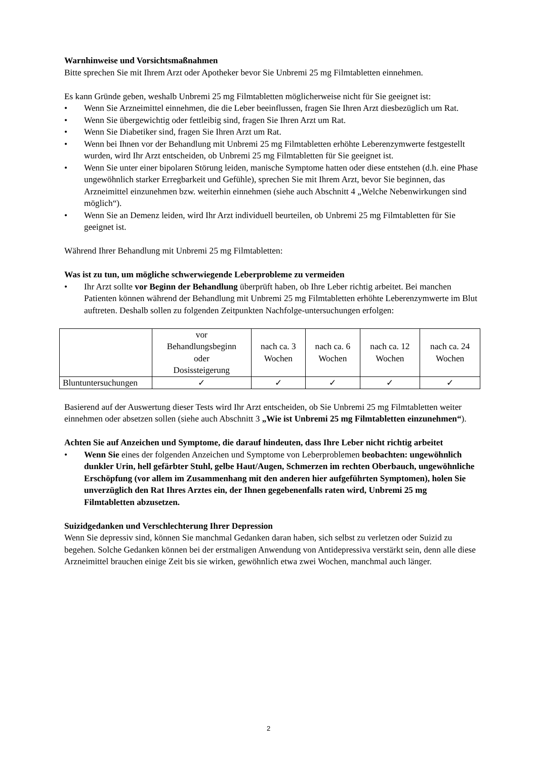Warnhinweise und Vorsichtsmaßnahmen
Bitte sprechen Sie mit Ihrem Arzt oder Apotheker bevor Sie Unbremi 25 mg Filmtabletten einnehmen.
Es kann Gründe geben, weshalb Unbremi 25 mg Filmtabletten möglicherweise nicht für Sie geeignet ist:
• Wenn Sie Arzneimittel einnehmen, die die Leber beeinflussen, fragen Sie Ihren Arzt diesbezüglich um Rat.
• Wenn Sie übergewichtig oder fettleibig sind, fragen Sie Ihren Arzt um Rat.
• Wenn Sie Diabetiker sind, fragen Sie Ihren Arzt um Rat.
• Wenn bei Ihnen vor der Behandlung mit Unbremi 25 mg Filmtabletten erhöhte Leberenzymwerte festgestellt wurden, wird Ihr Arzt entscheiden, ob Unbremi 25 mg Filmtabletten für Sie geeignet ist.
• Wenn Sie unter einer bipolaren Störung leiden, manische Symptome hatten oder diese entstehen (d.h. eine Phase ungewöhnlich starker Erregbarkeit und Gefühle), sprechen Sie mit Ihrem Arzt, bevor Sie beginnen, das Arzneimittel einzunehmen bzw. weiterhin einnehmen (siehe auch Abschnitt 4 „Welche Nebenwirkungen sind möglich“).
• Wenn Sie an Demenz leiden, wird Ihr Arzt individuell beurteilen, ob Unbremi 25 mg Filmtabletten für Sie geeignet ist.
Während Ihrer Behandlung mit Unbremi 25 mg Filmtabletten:
Was ist zu tun, um mögliche schwerwiegende Leberprobleme zu vermeiden
• Ihr Arzt sollte vor Beginn der Behandlung überprüft haben, ob Ihre Leber richtig arbeitet. Bei manchen Patienten können während der Behandlung mit Unbremi 25 mg Filmtabletten erhöhte Leberenzymwerte im Blut auftreten. Deshalb sollen zu folgenden Zeitpunkten Nachfolge-untersuchungen erfolgen:
| | vor Behandlungsbeginn oder Dosissteigerung | nach ca. 3 Wochen | nach ca. 6 Wochen | nach ca. 12 Wochen | nach ca. 24 Wochen |
| Bluntuntersuchungen | ✓ | ✓ | ✓ | ✓ | ✓ |
Basierend auf der Auswertung dieser Tests wird Ihr Arzt entscheiden, ob Sie Unbremi 25 mg Filmtabletten weiter einnehmen oder absetzen sollen (siehe auch Abschnitt 3 „Wie ist Unbremi 25 mg Filmtabletten einzunehmen“).
Achten Sie auf Anzeichen und Symptome, die darauf hindeuten, dass Ihre Leber nicht richtig arbeitet
• Wenn Sie eines der folgenden Anzeichen und Symptome von Leberproblemen beobachten: ungewöhnlich dunkler Urin, hell gefärbter Stuhl, gelbe Haut/Augen, Schmerzen im rechten Oberbauch, ungewöhnliche Erschöpfung (vor allem im Zusammenhang mit den anderen hier aufgeführten Symptomen), holen Sie unverzüglich den Rat Ihres Arztes ein, der Ihnen gegebenenfalls raten wird, Unbremi 25 mg Filmtabletten abzusetzen.
Suizidgedanken und Verschlechterung Ihrer Depression
Wenn Sie depressiv sind, können Sie manchmal Gedanken daran haben, sich selbst zu verletzen oder Suizid zu begehen. Solche Gedanken können bei der erstmaligen Anwendung von Antidepressiva verstärkt sein, denn alle diese Arzneimittel brauchen einige Zeit bis sie wirken, gewöhnlich etwa zwei Wochen, manchmal auch länger.
2